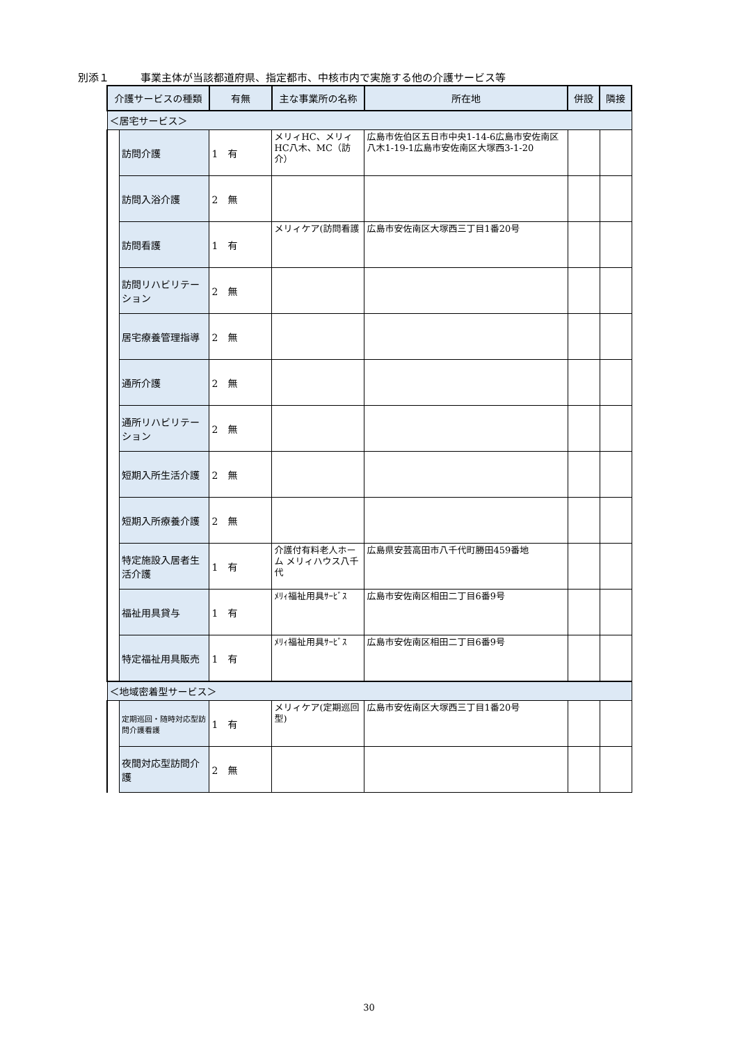別添１　　　事業主体が当該都道府県、指定都市、中核市内で実施する他の介護サービス等
| 介護サービスの種類 | | 有無 | 主な事業所の名称 | 所在地 | 併設 | 隣接 |
| --- | --- | --- | --- | --- | --- | --- |
| ＜居宅サービス＞ | | | | | | |
| | 訪問介護 | 1 有 | メリィHC、メリィHC八木、MC（訪介） | 広島市佐伯区五日市中央1-14-6広島市安佐南区八木1-19-1広島市安佐南区大塚西3-1-20 | | |
| | 訪問入浴介護 | 2 無 | | | | |
| | 訪問看護 | 1 有 | メリィケア(訪問看護 | 広島市安佐南区大塚西三丁目1番20号 | | |
| | 訪問リハビリテーション | 2 無 | | | | |
| | 居宅療養管理指導 | 2 無 | | | | |
| | 通所介護 | 2 無 | | | | |
| | 通所リハビリテーション | 2 無 | | | | |
| | 短期入所生活介護 | 2 無 | | | | |
| | 短期入所療養介護 | 2 無 | | | | |
| | 特定施設入居者生活介護 | 1 有 | 介護付有料老人ホーム メリィハウス八千代 | 広島県安芸高田市八千代町勝田459番地 | | |
| | 福祉用具貸与 | 1 有 | ﾒﾘｨ福祉用具ｻｰﾋﾞｽ | 広島市安佐南区相田二丁目6番9号 | | |
| | 特定福祉用具販売 | 1 有 | ﾒﾘｨ福祉用具ｻｰﾋﾞｽ | 広島市安佐南区相田二丁目6番9号 | | |
| ＜地域密着型サービス＞ | | | | | | |
| | 定期巡回・随時対応型訪問介護看護 | 1 有 | メリィケア(定期巡回型) | 広島市安佐南区大塚西三丁目1番20号 | | |
| | 夜間対応型訪問介護 | 2 無 | | | | |
30